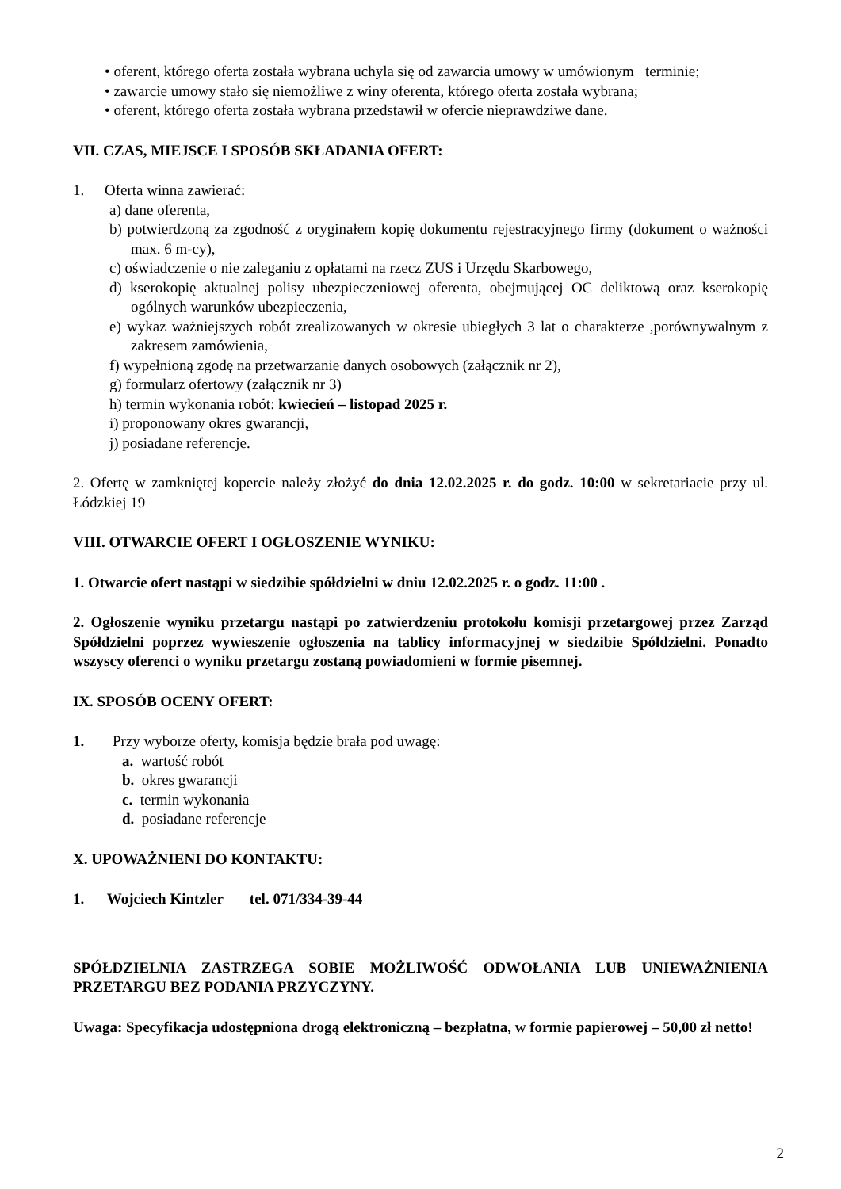• oferent, którego oferta została wybrana uchyla się od zawarcia umowy w umówionym terminie;
• zawarcie umowy stało się niemożliwe z winy oferenta, którego oferta została wybrana;
• oferent, którego oferta została wybrana przedstawił w ofercie nieprawdziwe dane.
VII. CZAS, MIEJSCE I SPOSÓB SKŁADANIA OFERT:
1. Oferta winna zawierać:
a) dane oferenta,
b) potwierdzoną za zgodność z oryginałem kopię dokumentu rejestracyjnego firmy (dokument o ważności max. 6 m-cy),
c) oświadczenie o nie zaleganiu z opłatami na rzecz ZUS i Urzędu Skarbowego,
d) kserokopię aktualnej polisy ubezpieczeniowej oferenta, obejmującej OC deliktową oraz kserokopię ogólnych warunków ubezpieczenia,
e) wykaz ważniejszych robót zrealizowanych w okresie ubiegłych 3 lat o charakterze ,porównywalnym z zakresem zamówienia,
f) wypełnioną zgodę na przetwarzanie danych osobowych (załącznik nr 2),
g) formularz ofertowy (załącznik nr 3)
h) termin wykonania robót: kwiecień – listopad 2025 r.
i) proponowany okres gwarancji,
j) posiadane referencje.
2. Ofertę w zamkniętej kopercie należy złożyć do dnia 12.02.2025 r. do godz. 10:00 w sekretariacie przy ul. Łódzkiej 19
VIII. OTWARCIE OFERT I OGŁOSZENIE WYNIKU:
1. Otwarcie ofert nastąpi w siedzibie spółdzielni w dniu 12.02.2025 r. o godz. 11:00 .
2. Ogłoszenie wyniku przetargu nastąpi po zatwierdzeniu protokołu komisji przetargowej przez Zarząd Spółdzielni poprzez wywieszenie ogłoszenia na tablicy informacyjnej w siedzibie Spółdzielni. Ponadto wszyscy oferenci o wyniku przetargu zostaną powiadomieni w formie pisemnej.
IX. SPOSÓB OCENY OFERT:
1. Przy wyborze oferty, komisja będzie brała pod uwagę:
a. wartość robót
b. okres gwarancji
c. termin wykonania
d. posiadane referencje
X. UPOWAŻNIENI DO KONTAKTU:
1. Wojciech Kintzler tel. 071/334-39-44
SPÓŁDZIELNIA ZASTRZEGA SOBIE MOŻLIWOŚĆ ODWOŁANIA LUB UNIEWAŻNIENIA PRZETARGU BEZ PODANIA PRZYCZYNY.
Uwaga: Specyfikacja udostępniona drogą elektroniczną – bezpłatna, w formie papierowej – 50,00 zł netto!
2